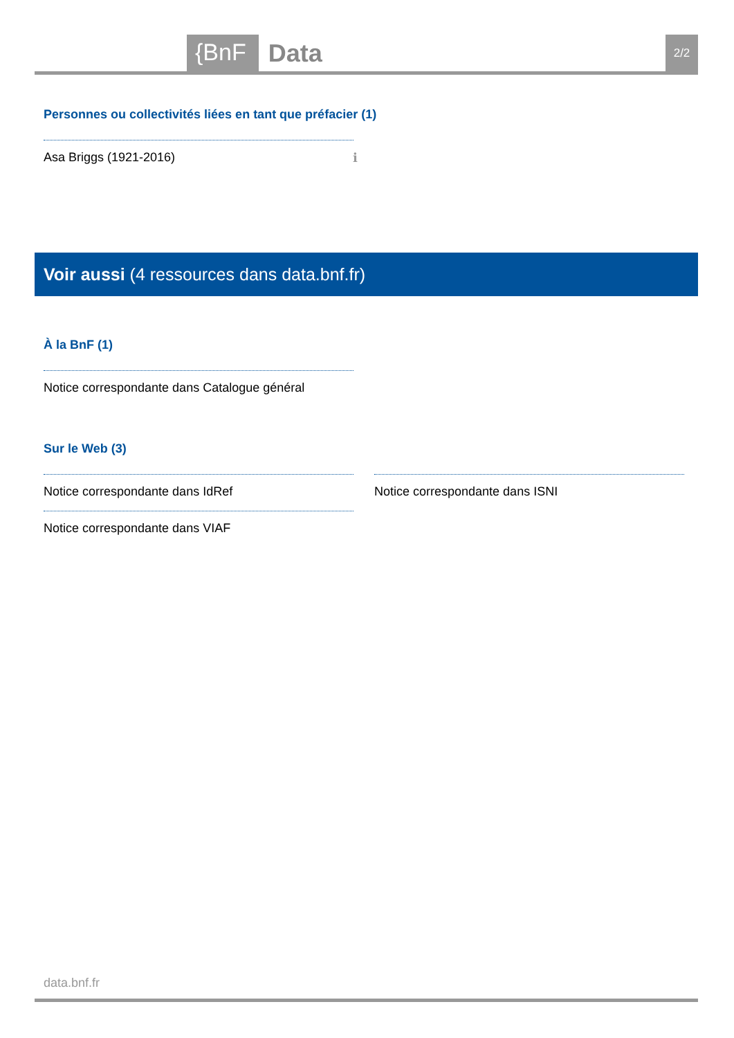{BnF Data 2/2
Personnes ou collectivités liées en tant que préfacier (1)
Asa Briggs (1921-2016) ℹ
Voir aussi (4 ressources dans data.bnf.fr)
À la BnF (1)
Notice correspondante dans Catalogue général
Sur le Web (3)
Notice correspondante dans IdRef
Notice correspondante dans VIAF
Notice correspondante dans ISNI
data.bnf.fr